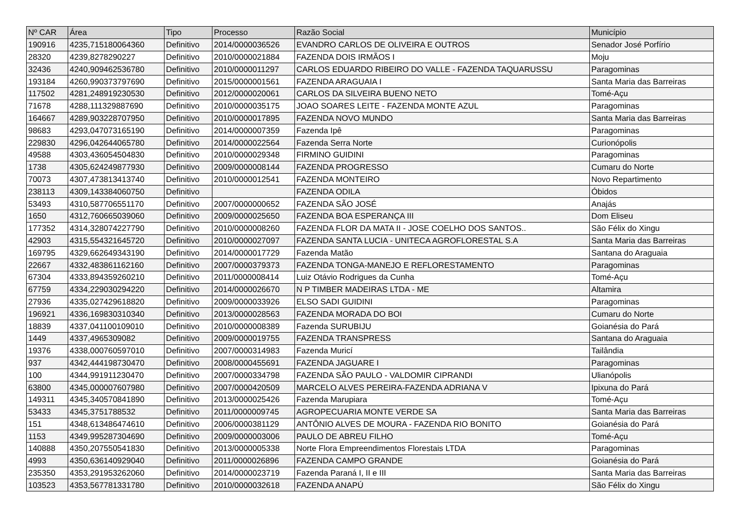| Nº CAR | Área | Tipo | Processo | Razão Social | Município |
| --- | --- | --- | --- | --- | --- |
| 190916 | 4235,715180064360 | Definitivo | 2014/0000036526 | EVANDRO CARLOS DE OLIVEIRA E OUTROS | Senador José Porfírio |
| 28320 | 4239,8278290227 | Definitivo | 2010/0000021884 | FAZENDA DOIS IRMÃOS I | Moju |
| 32436 | 4240,909462536780 | Definitivo | 2010/0000011297 | CARLOS EDUARDO RIBEIRO DO VALLE - FAZENDA TAQUARUSSU | Paragominas |
| 193184 | 4260,990373797690 | Definitivo | 2015/0000001561 | FAZENDA ARAGUAIA I | Santa Maria das Barreiras |
| 117502 | 4281,248919230530 | Definitivo | 2012/0000020061 | CARLOS DA SILVEIRA BUENO NETO | Tomé-Açu |
| 71678 | 4288,111329887690 | Definitivo | 2010/0000035175 | JOAO SOARES LEITE - FAZENDA MONTE AZUL | Paragominas |
| 164667 | 4289,903228707950 | Definitivo | 2010/0000017895 | FAZENDA NOVO MUNDO | Santa Maria das Barreiras |
| 98683 | 4293,047073165190 | Definitivo | 2014/0000007359 | Fazenda Ipê | Paragominas |
| 229830 | 4296,042644065780 | Definitivo | 2014/0000022564 | Fazenda Serra Norte | Curionópolis |
| 49588 | 4303,436054504830 | Definitivo | 2010/0000029348 | FIRMINO GUIDINI | Paragominas |
| 1738 | 4305,624249877930 | Definitivo | 2009/0000008144 | FAZENDA PROGRESSO | Cumaru do Norte |
| 70073 | 4307,473813413740 | Definitivo | 2010/0000012541 | FAZENDA MONTEIRO | Novo Repartimento |
| 238113 | 4309,143384060750 | Definitivo | | FAZENDA ODILA | Óbidos |
| 53493 | 4310,587706551170 | Definitivo | 2007/0000000652 | FAZENDA SÃO JOSÉ | Anajás |
| 1650 | 4312,760665039060 | Definitivo | 2009/0000025650 | FAZENDA BOA ESPERANÇA III | Dom Eliseu |
| 177352 | 4314,328074227790 | Definitivo | 2010/0000008260 | FAZENDA FLOR DA MATA II - JOSE COELHO DOS SANTOS.. | São Félix do Xingu |
| 42903 | 4315,554321645720 | Definitivo | 2010/0000027097 | FAZENDA SANTA LUCIA - UNITECA AGROFLORESTAL S.A | Santa Maria das Barreiras |
| 169795 | 4329,662649343190 | Definitivo | 2014/0000017729 | Fazenda Matão | Santana do Araguaia |
| 22667 | 4332,483861162160 | Definitivo | 2007/0000379373 | FAZENDA TONGA-MANEJO E REFLORESTAMENTO | Paragominas |
| 67304 | 4333,894359260210 | Definitivo | 2011/0000008414 | Luiz Otávio Rodrigues da Cunha | Tomé-Açu |
| 67759 | 4334,229030294220 | Definitivo | 2014/0000026670 | N P TIMBER MADEIRAS LTDA - ME | Altamira |
| 27936 | 4335,027429618820 | Definitivo | 2009/0000033926 | ELSO SADI GUIDINI | Paragominas |
| 196921 | 4336,169830310340 | Definitivo | 2013/0000028563 | FAZENDA MORADA DO BOI | Cumaru do Norte |
| 18839 | 4337,041100109010 | Definitivo | 2010/0000008389 | Fazenda SURUBIJU | Goianésia do Pará |
| 1449 | 4337,4965309082 | Definitivo | 2009/0000019755 | FAZENDA TRANSPRESS | Santana do Araguaia |
| 19376 | 4338,000760597010 | Definitivo | 2007/0000314983 | Fazenda Muricí | Tailândia |
| 937 | 4342,444198730470 | Definitivo | 2008/0000455691 | FAZENDA JAGUARE I | Paragominas |
| 100 | 4344,991911230470 | Definitivo | 2007/0000334798 | FAZENDA SÃO PAULO - VALDOMIR CIPRANDI | Ulianópolis |
| 63800 | 4345,000007607980 | Definitivo | 2007/0000420509 | MARCELO ALVES PEREIRA-FAZENDA ADRIANA V | Ipixuna do Pará |
| 149311 | 4345,340570841890 | Definitivo | 2013/0000025426 | Fazenda Marupiara | Tomé-Açu |
| 53433 | 4345,3751788532 | Definitivo | 2011/0000009745 | AGROPECUARIA MONTE VERDE SA | Santa Maria das Barreiras |
| 151 | 4348,613486474610 | Definitivo | 2006/0000381129 | ANTÔNIO ALVES DE MOURA - FAZENDA RIO BONITO | Goianésia do Pará |
| 1153 | 4349,995287304690 | Definitivo | 2009/0000003006 | PAULO DE ABREU FILHO | Tomé-Açu |
| 140888 | 4350,207550541830 | Definitivo | 2013/0000005338 | Norte Flora Empreendimentos Florestais LTDA | Paragominas |
| 4993 | 4350,636140929040 | Definitivo | 2011/0000026896 | FAZENDA CAMPO GRANDE | Goianésia do Pará |
| 235350 | 4353,291953262060 | Definitivo | 2014/0000023719 | Fazenda Paraná I, II e III | Santa Maria das Barreiras |
| 103523 | 4353,567781331780 | Definitivo | 2010/0000032618 | FAZENDA ANAPÚ | São Félix do Xingu |